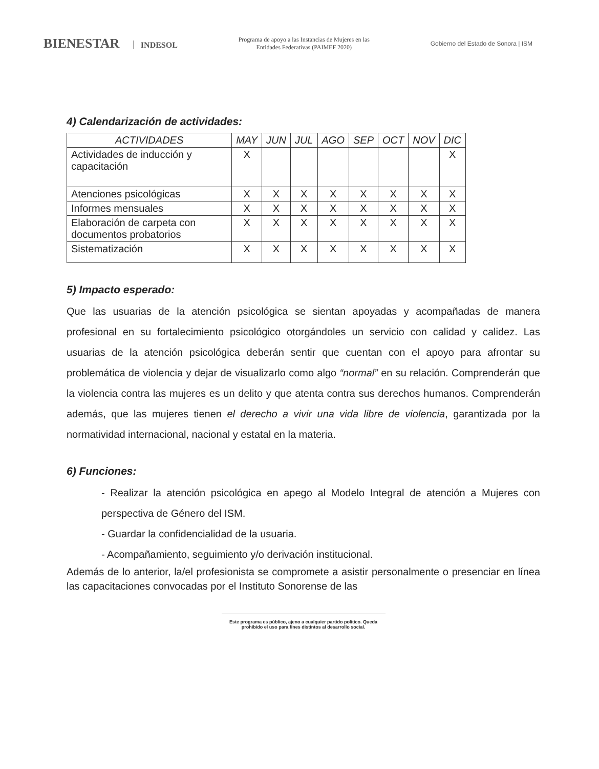BIENESTAR INDESOL
Programa de apoyo a las Instancias de Mujeres en las
Entidades Federativas (PAIMEF 2020)
Gobierno del Estado de Sonora | ISM
4) Calendarización de actividades:
| ACTIVIDADES | MAY | JUN | JUL | AGO | SEP | OCT | NOV | DIC |
| --- | --- | --- | --- | --- | --- | --- | --- | --- |
| Actividades de inducción y capacitación | X | | | | | | | X |
| Atenciones psicológicas | X | X | X | X | X | X | X | X |
| Informes mensuales | X | X | X | X | X | X | X | X |
| Elaboración de carpeta con documentos probatorios | X | X | X | X | X | X | X | X |
| Sistematización | X | X | X | X | X | X | X | X |
5) Impacto esperado:
Que las usuarias de la atención psicológica se sientan apoyadas y acompañadas de manera profesional en su fortalecimiento psicológico otorgándoles un servicio con calidad y calidez. Las usuarias de la atención psicológica deberán sentir que cuentan con el apoyo para afrontar su problemática de violencia y dejar de visualizarlo como algo “normal” en su relación. Comprenderán que la violencia contra las mujeres es un delito y que atenta contra sus derechos humanos. Comprenderán además, que las mujeres tienen el derecho a vivir una vida libre de violencia, garantizada por la normatividad internacional, nacional y estatal en la materia.
6) Funciones:
- Realizar la atención psicológica en apego al Modelo Integral de atención a Mujeres con perspectiva de Género del ISM.
- Guardar la confidencialidad de la usuaria.
- Acompañamiento, seguimiento y/o derivación institucional.
Además de lo anterior, la/el profesionista se compromete a asistir personalmente o presenciar en línea las capacitaciones convocadas por el Instituto Sonorense de las
Este programa es público, ajeno a cualquier partido político. Queda prohibido el uso para fines distintos al desarrollo social.